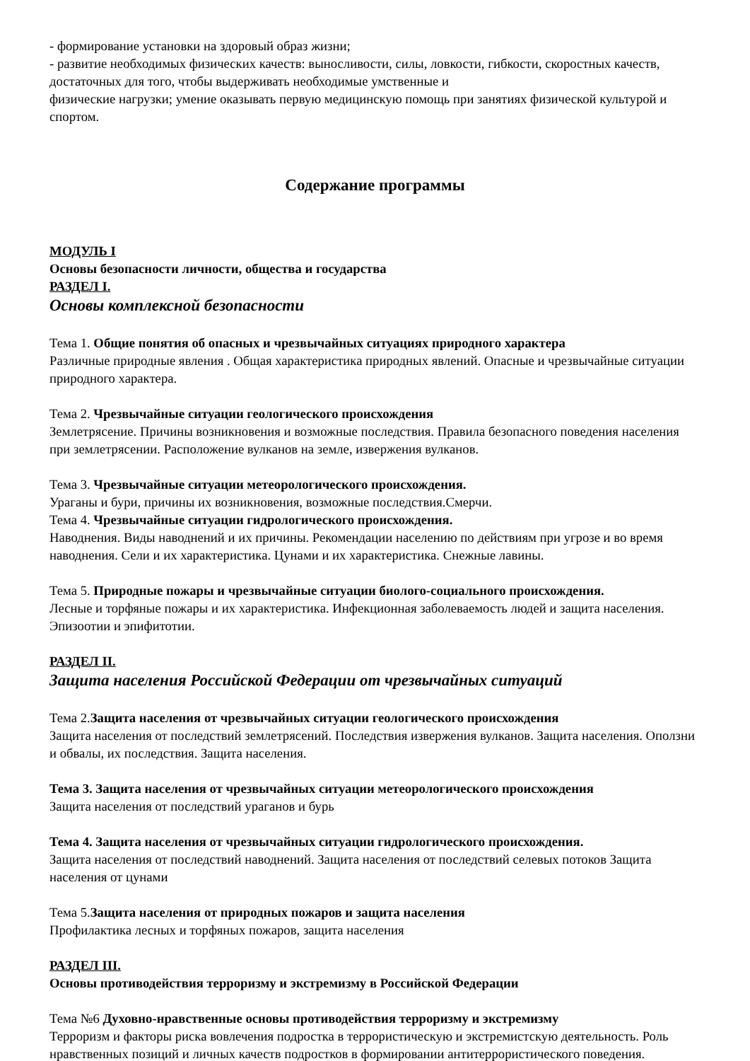- формирование установки на здоровый образ жизни;
- развитие необходимых физических качеств: выносливости, силы, ловкости, гибкости, скоростных качеств, достаточных для того, чтобы выдерживать необходимые умственные и
физические нагрузки; умение оказывать первую медицинскую помощь при занятиях физической культурой и спортом.
Содержание программы
МОДУЛЬ I
Основы безопасности личности, общества и государства
РАЗДЕЛ I.
Основы комплексной безопасности
Тема 1. Общие понятия об опасных и чрезвычайных ситуациях природного характера
Различные природные явления . Общая характеристика природных явлений. Опасные и чрезвычайные ситуации природного характера.
Тема 2. Чрезвычайные ситуации геологического происхождения
Землетрясение. Причины возникновения и возможные последствия. Правила безопасного поведения населения при землетрясении. Расположение вулканов на земле, извержения вулканов.
Тема 3. Чрезвычайные ситуации метеорологического происхождения.
Ураганы и бури, причины их возникновения, возможные последствия.Смерчи.
Тема 4. Чрезвычайные ситуации гидрологического происхождения.
Наводнения. Виды наводнений и их причины. Рекомендации населению по действиям при угрозе и во время наводнения. Сели и их характеристика. Цунами и их характеристика. Снежные лавины.
Тема 5. Природные пожары и чрезвычайные ситуации биолого-социального происхождения.
Лесные и торфяные пожары и их характеристика. Инфекционная заболеваемость людей и защита населения. Эпизоотии и эпифитотии.
РАЗДЕЛ II.
Защита населения Российской Федерации от чрезвычайных ситуаций
Тема 2.Защита населения от чрезвычайных ситуации геологического происхождения
Защита населения от последствий землетрясений. Последствия извержения вулканов. Защита населения. Оползни и обвалы, их последствия. Защита населения.
Тема 3. Защита населения от чрезвычайных ситуации метеорологического происхождения
Защита населения от последствий ураганов и бурь
Тема 4. Защита населения от чрезвычайных ситуации гидрологического происхождения.
Защита населения от последствий наводнений. Защита населения от последствий селевых потоков Защита населения от цунами
Тема 5.Защита населения от природных пожаров и защита населения
Профилактика лесных и торфяных пожаров, защита населения
РАЗДЕЛ III.
Основы противодействия терроризму и экстремизму в Российской Федерации
Тема №6 Духовно-нравственные основы противодействия терроризму и экстремизму
Терроризм и факторы риска вовлечения подростка в террористическую и экстремистскую деятельность. Роль нравственных позиций и личных качеств подростков в формировании антитеррористического поведения.